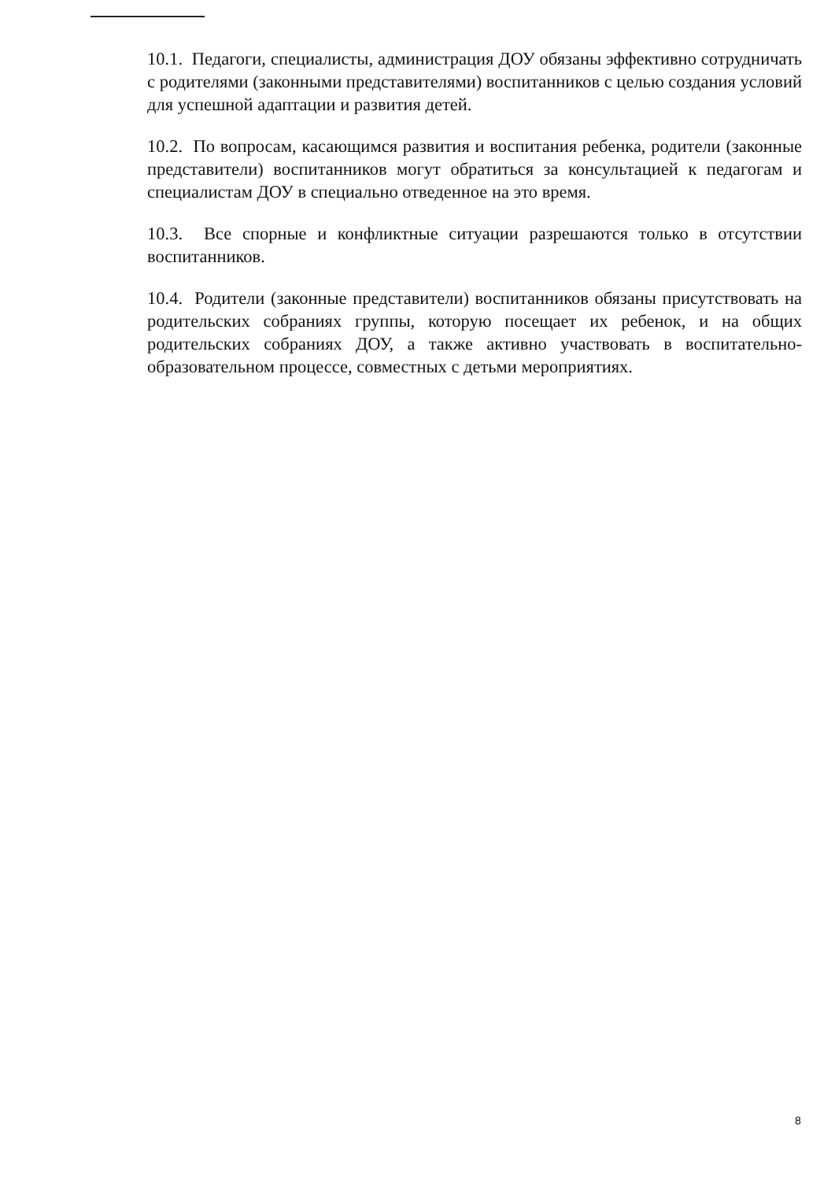10.1. Педагоги, специалисты, администрация ДОУ обязаны эффективно сотрудничать с родителями (законными представителями) воспитанников с целью создания условий для успешной адаптации и развития детей.
10.2. По вопросам, касающимся развития и воспитания ребенка, родители (законные представители) воспитанников могут обратиться за консультацией к педагогам и специалистам ДОУ в специально отведенное на это время.
10.3. Все спорные и конфликтные ситуации разрешаются только в отсутствии воспитанников.
10.4. Родители (законные представители) воспитанников обязаны присутствовать на родительских собраниях группы, которую посещает их ребенок, и на общих родительских собраниях ДОУ, а также активно участвовать в воспитательно-образовательном процессе, совместных с детьми мероприятиях.
8